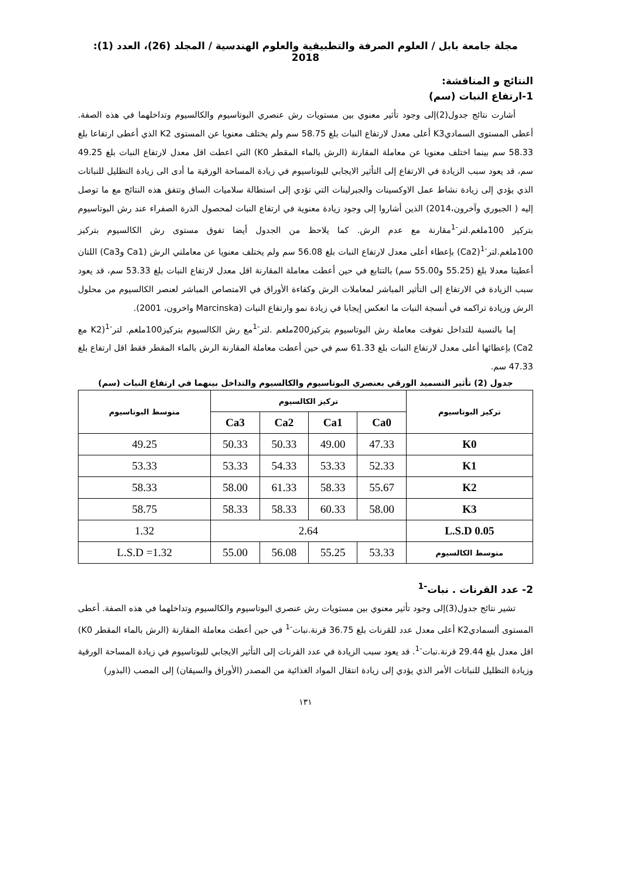مجلة جامعة بابل / العلوم الصرفة والتطبيقية والعلوم الهندسية / المجلد (26)، العدد (1): 2018
النتائج و المناقشة:
1-ارتفاع النبات (سم)
أشارت نتائج جدول(2)إلى وجود تأثير معنوي بين مستويات رش عنصري البوتاسيوم والكالسيوم وتداخلهما في هذه الصفة. أعطى المستوى السماديK3 أعلى معدل لارتفاع النبات بلغ 58.75 سم ولم يختلف معنويا عن المستوى K2 الذي أعطى ارتفاعا بلغ 58.33 سم بينما اختلف معنويا عن معاملة المقارنة (الرش بالماء المقطر K0) التي اعطت اقل معدل لارتفاع النبات بلغ 49.25 سم، قد يعود سبب الزيادة في الارتفاع إلى التأثير الايجابي للبوتاسيوم في زيادة المساحة الورقية ما أدى الى زيادة التظليل للنباتات الذي يؤدي إلى زيادة نشاط عمل الاوكسينات والجبرلينات التي تؤدي إلى استطالة سلاميات الساق وتتفق هذه النتائج مع ما توصل إليه ( الجبوري وآخرون،2014) الذين أشاروا إلى وجود زيادة معنوية في ارتفاع النبات لمحصول الذرة الصفراء عند رش البوتاسيوم بتركيز 100ملغم.لتر<sup>-1</sup>مقارنة مع عدم الرش. كما يلاحظ من الجدول أيضا تفوق مستوى رش الكالسيوم بتركيز 100ملغم.لتر<sup>-1</sup>(Ca2) بإعطاء أعلى معدل لارتفاع النبات بلغ 56.08 سم ولم يختلف معنويا عن معاملتي الرش (Ca1 وCa3) اللتان أعطيتا معدلا بلغ (55.25 و55.00 سم) بالتتابع في حين أعطت معاملة المقارنة اقل معدل لارتفاع النبات بلغ 53.33 سم، قد يعود سبب الزيادة في الارتفاع إلى التأثير المباشر لمعاملات الرش وكفاءة الأوراق في الامتصاص المباشر لعنصر الكالسيوم من محلول الرش وزيادة تراكمه في أنسجة النبات ما انعكس إيجابا في زيادة نمو وارتفاع النبات (Marcinska واخرون، 2001).
إما بالنسبة للتداخل تفوقت معاملة رش البوتاسيوم بتركيز200ملغم .لتر<sup>-1</sup>مع رش الكالسيوم بتركيز100ملغم. لتر<sup>-1</sup>(K2 مع Ca2) بإعطائها أعلى معدل لارتفاع النبات بلغ 61.33 سم في حين أعطت معاملة المقارنة الرش بالماء المقطر فقط اقل ارتفاع بلغ 47.33 سم.
جدول (2) تأثير التسميد الورقي بعنصري البوتاسيوم والكالسيوم والتداخل بينهما في ارتفاع النبات (سم)
| تركيز البوتاسيوم | تركيز الكالسيوم | | | | متوسط البوتاسيوم |
| --- | --- | --- | --- | --- | --- |
| | Ca0 | Ca1 | Ca2 | Ca3 | |
| K0 | 47.33 | 49.00 | 50.33 | 50.33 | 49.25 |
| K1 | 52.33 | 53.33 | 54.33 | 53.33 | 53.33 |
| K2 | 55.67 | 58.33 | 61.33 | 58.00 | 58.33 |
| K3 | 58.00 | 60.33 | 58.33 | 58.33 | 58.75 |
| L.S.D 0.05 | 2.64 | | | | 1.32 |
| متوسط الكالسيوم | 53.33 | 55.25 | 56.08 | 55.00 | L.S.D =1.32 |
2- عدد القرنات . نبات<sup>-1</sup>
تشير نتائج جدول(3)إلى وجود تأثير معنوي بين مستويات رش عنصري البوتاسيوم والكالسيوم وتداخلهما في هذه الصفة. أعطى المستوى ألسماديK2 أعلى معدل عدد للقرنات بلغ 36.75 قرنة.نبات<sup>-1</sup> في حين أعطت معاملة المقارنة (الرش بالماء المقطر K0) اقل معدل بلغ 29.44 قرنة.نبات<sup>-1</sup>. قد يعود سبب الزيادة في عدد القرنات إلى التأثير الايجابي للبوتاسيوم في زيادة المساحة الورقية وزيادة التظليل للنباتات الأمر الذي يؤدي إلى زيادة انتقال المواد الغذائية من المصدر (الأوراق والسيقان) إلى المصب (البذور)
١٣١